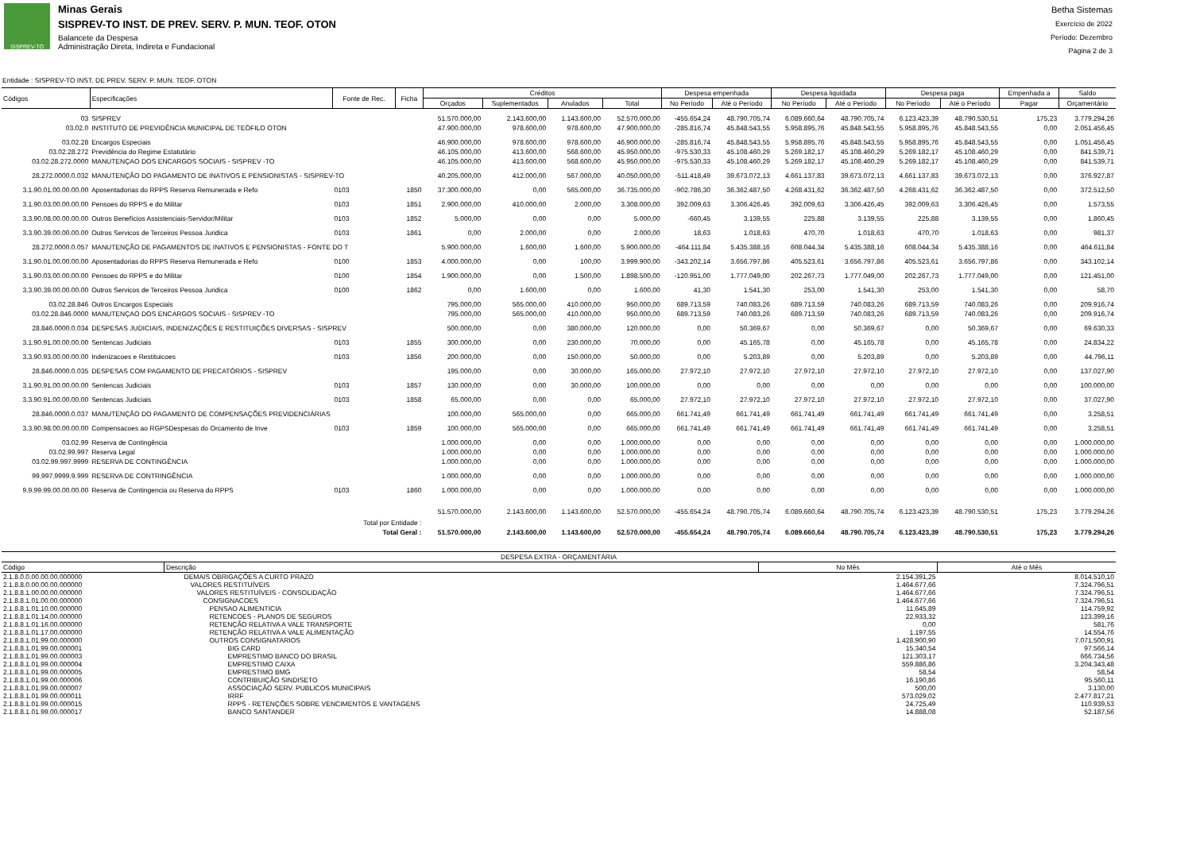SISPREV-TO
Minas Gerais
SISPREV-TO INST. DE PREV. SERV. P. MUN. TEOF. OTON
Balancete da Despesa
Administração Direta, Indireta e Fundacional
Betha Sistemas
Exercício de 2022
Período: Dezembro
Página 2 de 3
Entidade : SISPREV-TO INST. DE PREV. SERV. P. MUN. TEOF. OTON
| Códigos | Especificações | Fonte de Rec. | Ficha | Créditos | | | | Despesa empenhada | | Despesa liquidada | | Despesa paga | | Empenhada a | Saldo |
| --- | --- | --- | --- | --- | --- | --- | --- | --- | --- | --- | --- | --- | --- | --- | --- |
| | | | | Orçados | Suplementados | Anulados | Total | No Período | Até o Período | No Período | Até o Período | No Período | Até o Período | Pagar | Orçamentário |
| 03 | SISPREV | | | 51.570.000,00 | 2.143.600,00 | 1.143.600,00 | 52.570.000,00 | -455.654,24 | 48.790.705,74 | 6.089.660,64 | 48.790.705,74 | 6.123.423,39 | 48.790.530,51 | 175,23 | 3.779.294,26 |
| 03.02.0 | INSTITUTO DE PREVIDÊNCIA MUNICIPAL DE TEÓFILO OTON | | | 47.900.000,00 | 978.600,00 | 978.600,00 | 47.900.000,00 | -285.816,74 | 45.848.543,55 | 5.958.895,76 | 45.848.543,55 | 5.958.895,76 | 45.848.543,55 | 0,00 | 2.051.456,45 |
| 03.02.28 | Encargos Especiais | | | 46.900.000,00 | 978.600,00 | 978.600,00 | 46.900.000,00 | -285.816,74 | 45.848.543,55 | 5.958.895,76 | 45.848.543,55 | 5.958.895,76 | 45.848.543,55 | 0,00 | 1.051.456,45 |
| 03.02.28.272 | Previdência do Regime Estatutário | | | 46.105.000,00 | 413.600,00 | 568.600,00 | 45.950.000,00 | -975.530,33 | 45.108.460,29 | 5.269.182,17 | 45.108.460,29 | 5.269.182,17 | 45.108.460,29 | 0,00 | 841.539,71 |
| 03.02.28.272.0000 | MANUTENÇAO DOS ENCARGOS SOCIAIS - SISPREV -TO | | | 46.105.000,00 | 413.600,00 | 568.600,00 | 45.950.000,00 | -975.530,33 | 45.108.460,29 | 5.269.182,17 | 45.108.460,29 | 5.269.182,17 | 45.108.460,29 | 0,00 | 841.539,71 |
| 28.272.0000.0.032 | MANUTENÇÃO DO PAGAMENTO DE INATIVOS E PENSIONISTAS - SISPREV-TO | | | 40.205.000,00 | 412.000,00 | 567.000,00 | 40.050.000,00 | -511.418,49 | 39.673.072,13 | 4.661.137,83 | 39.673.072,13 | 4.661.137,83 | 39.673.072,13 | 0,00 | 376.927,87 |
| 3.1.90.01.00.00.00.00 | Aposentadorias do RPPS Reserva Remunerada e Refo | 0103 | 1850 | 37.300.000,00 | 0,00 | 565.000,00 | 36.735.000,00 | -902.786,30 | 36.362.487,50 | 4.268.431,62 | 36.362.487,50 | 4.268.431,62 | 36.362.487,50 | 0,00 | 372.512,50 |
| 3.1.90.03.00.00.00.00 | Pensoes do RPPS e do Militar | 0103 | 1851 | 2.900.000,00 | 410.000,00 | 2.000,00 | 3.308.000,00 | 392.009,63 | 3.306.426,45 | 392.009,63 | 3.306.426,45 | 392.009,63 | 3.306.426,45 | 0,00 | 1.573,55 |
| 3.3.90.08.00.00.00.00 | Outros Benefícios Assistenciais-Servidor/Militar | 0103 | 1852 | 5.000,00 | 0,00 | 0,00 | 5.000,00 | -660,45 | 3.139,55 | 225,88 | 3.139,55 | 225,88 | 3.139,55 | 0,00 | 1.860,45 |
| 3.3.90.39.00.00.00.00 | Outros Servicos de Terceiros Pessoa Juridica | 0103 | 1861 | 0,00 | 2.000,00 | 0,00 | 2.000,00 | 18,63 | 1.018,63 | 470,70 | 1.018,63 | 470,70 | 1.018,63 | 0,00 | 981,37 |
| 28.272.0000.0.057 | MANUTENÇÃO DE PAGAMENTOS DE INATIVOS E PENSIONISTAS - FONTE DO T | | | 5.900.000,00 | 1.600,00 | 1.600,00 | 5.900.000,00 | -464.111,84 | 5.435.388,16 | 608.044,34 | 5.435.388,16 | 608.044,34 | 5.435.388,16 | 0,00 | 464.611,84 |
| 3.1.90.01.00.00.00.00 | Aposentadorias do RPPS Reserva Remunerada e Refo | 0100 | 1853 | 4.000.000,00 | 0,00 | 100,00 | 3.999.900,00 | -343.202,14 | 3.656.797,86 | 405.523,61 | 3.656.797,86 | 405.523,61 | 3.656.797,86 | 0,00 | 343.102,14 |
| 3.1.90.03.00.00.00.00 | Pensoes do RPPS e do Militar | 0100 | 1854 | 1.900.000,00 | 0,00 | 1.500,00 | 1.898.500,00 | -120.951,00 | 1.777.049,00 | 202.267,73 | 1.777.049,00 | 202.267,73 | 1.777.049,00 | 0,00 | 121.451,00 |
| 3.3.90.39.00.00.00.00 | Outros Servicos de Terceiros Pessoa Juridica | 0100 | 1862 | 0,00 | 1.600,00 | 0,00 | 1.600,00 | 41,30 | 1.541,30 | 253,00 | 1.541,30 | 253,00 | 1.541,30 | 0,00 | 58,70 |
| 03.02.28.846 | Outros Encargos Especiais | | | 795.000,00 | 565.000,00 | 410.000,00 | 950.000,00 | 689.713,59 | 740.083,26 | 689.713,59 | 740.083,26 | 689.713,59 | 740.083,26 | 0,00 | 209.916,74 |
| 03.02.28.846.0000 | MANUTENÇAO DOS ENCARGOS SOCIAIS - SISPREV -TO | | | 795.000,00 | 565.000,00 | 410.000,00 | 950.000,00 | 689.713,59 | 740.083,26 | 689.713,59 | 740.083,26 | 689.713,59 | 740.083,26 | 0,00 | 209.916,74 |
| 28.846.0000.0.034 | DESPESAS JUDICIAIS, INDENIZAÇÕES E RESTITUIÇÕES DIVERSAS - SISPREV | | | 500.000,00 | 0,00 | 380.000,00 | 120.000,00 | 0,00 | 50.369,67 | 0,00 | 50.369,67 | 0,00 | 50.369,67 | 0,00 | 69.630,33 |
| 3.1.90.91.00.00.00.00 | Sentencas Judiciais | 0103 | 1855 | 300.000,00 | 0,00 | 230.000,00 | 70.000,00 | 0,00 | 45.165,78 | 0,00 | 45.165,78 | 0,00 | 45.165,78 | 0,00 | 24.834,22 |
| 3.3.90.93.00.00.00.00 | Indenizacoes e Restituicoes | 0103 | 1856 | 200.000,00 | 0,00 | 150.000,00 | 50.000,00 | 0,00 | 5.203,89 | 0,00 | 5.203,89 | 0,00 | 5.203,89 | 0,00 | 44.796,11 |
| 28.846.0000.0.035 | DESPESAS COM PAGAMENTO DE PRECATÓRIOS - SISPREV | | | 195.000,00 | 0,00 | 30.000,00 | 165.000,00 | 27.972,10 | 27.972,10 | 27.972,10 | 27.972,10 | 27.972,10 | 27.972,10 | 0,00 | 137.027,90 |
| 3.1.90.91.00.00.00.00 | Sentencas Judiciais | 0103 | 1857 | 130.000,00 | 0,00 | 30.000,00 | 100.000,00 | 0,00 | 0,00 | 0,00 | 0,00 | 0,00 | 0,00 | 0,00 | 100.000,00 |
| 3.3.90.91.00.00.00.00 | Sentencas Judiciais | 0103 | 1858 | 65.000,00 | 0,00 | 0,00 | 65.000,00 | 27.972,10 | 27.972,10 | 27.972,10 | 27.972,10 | 27.972,10 | 27.972,10 | 0,00 | 37.027,90 |
| 28.846.0000.0.037 | MANUTENÇÃO DO PAGAMENTO DE COMPENSAÇÕES PREVIDENCIÁRIAS | | | 100.000,00 | 565.000,00 | 0,00 | 665.000,00 | 661.741,49 | 661.741,49 | 661.741,49 | 661.741,49 | 661.741,49 | 661.741,49 | 0,00 | 3.258,51 |
| 3.3.90.98.00.00.00.00 | Compensacoes ao RGPSDespesas do Orcamento de Inve | 0103 | 1859 | 100.000,00 | 565.000,00 | 0,00 | 665.000,00 | 661.741,49 | 661.741,49 | 661.741,49 | 661.741,49 | 661.741,49 | 661.741,49 | 0,00 | 3.258,51 |
| 03.02.99 | Reserva de Contingência | | | 1.000.000,00 | 0,00 | 0,00 | 1.000.000,00 | 0,00 | 0,00 | 0,00 | 0,00 | 0,00 | 0,00 | 0,00 | 1.000.000,00 |
| 03.02.99.997 | Reserva Legal | | | 1.000.000,00 | 0,00 | 0,00 | 1.000.000,00 | 0,00 | 0,00 | 0,00 | 0,00 | 0,00 | 0,00 | 0,00 | 1.000.000,00 |
| 03.02.99.997.9999 | RESERVA DE CONTINGÊNCIA | | | 1.000.000,00 | 0,00 | 0,00 | 1.000.000,00 | 0,00 | 0,00 | 0,00 | 0,00 | 0,00 | 0,00 | 0,00 | 1.000.000,00 |
| 99.997.9999.9.999 | RESERVA DE CONTRINGÊNCIA | | | 1.000.000,00 | 0,00 | 0,00 | 1.000.000,00 | 0,00 | 0,00 | 0,00 | 0,00 | 0,00 | 0,00 | 0,00 | 1.000.000,00 |
| 9.9.99.99.00.00.00.00 | Reserva de Contingencia ou Reserva do RPPS | 0103 | 1860 | 1.000.000,00 | 0,00 | 0,00 | 1.000.000,00 | 0,00 | 0,00 | 0,00 | 0,00 | 0,00 | 0,00 | 0,00 | 1.000.000,00 |
| Total por Entidade : | | | | 51.570.000,00 | 2.143.600,00 | 1.143.600,00 | 52.570.000,00 | -455.654,24 | 48.790.705,74 | 6.089.660,64 | 48.790.705,74 | 6.123.423,39 | 48.790.530,51 | 175,23 | 3.779.294,26 |
| Total Geral : | | | | 51.570.000,00 | 2.143.600,00 | 1.143.600,00 | 52.570.000,00 | -455.654,24 | 48.790.705,74 | 6.089.660,64 | 48.790.705,74 | 6.123.423,39 | 48.790.530,51 | 175,23 | 3.779.294,26 |
| DESPESA EXTRA - ORÇAMENTÁRIA | | | |
| --- | --- | --- | --- |
| Código | Descrição | No Mês | Até o Mês |
| 2.1.8.0.0.00.00.00.000000 | DEMAIS OBRIGAÇÕES A CURTO PRAZO | 2.154.391,25 | 8.014.510,10 |
| 2.1.8.8.0.00.00.00.000000 | VALORES RESTITUÍVEIS | 1.464.677,66 | 7.324.796,51 |
| 2.1.8.8.1.00.00.00.000000 | VALORES RESTITUÍVEIS - CONSOLIDAÇÃO | 1.464.677,66 | 7.324.796,51 |
| 2.1.8.8.1.01.00.00.000000 | CONSIGNACOES | 1.464.677,66 | 7.324.796,51 |
| 2.1.8.8.1.01.10.00.000000 | PENSAO ALIMENTICIA | 11.645,89 | 114.759,92 |
| 2.1.8.8.1.01.14.00.000000 | RETENCOES - PLANOS DE SEGUROS | 22.933,32 | 123.399,16 |
| 2.1.8.8.1.01.16.00.000000 | RETENÇÃO RELATIVA A VALE TRANSPORTE | 0,00 | 581,76 |
| 2.1.8.8.1.01.17.00.000000 | RETENÇÃO RELATIVA A VALE ALIMENTAÇÃO | 1.197,55 | 14.554,76 |
| 2.1.8.8.1.01.99.00.000000 | OUTROS CONSIGNATARIOS | 1.428.900,90 | 7.071.500,91 |
| 2.1.8.8.1.01.99.00.000001 | BIG CARD | 15.340,54 | 97.566,14 |
| 2.1.8.8.1.01.99.00.000003 | EMPRESTIMO BANCO DO BRASIL | 121.303,17 | 666.734,56 |
| 2.1.8.8.1.01.99.00.000004 | EMPRESTIMO CAIXA | 559.886,86 | 3.204.343,48 |
| 2.1.8.8.1.01.99.00.000005 | EMPRESTIMO BMG | 58,54 | 58,54 |
| 2.1.8.8.1.01.99.00.000006 | CONTRIBUIÇÃO SINDISETO | 16.190,86 | 95.560,11 |
| 2.1.8.8.1.01.99.00.000007 | ASSOCIAÇÃO SERV. PUBLICOS MUNICIPAIS | 500,00 | 3.130,00 |
| 2.1.8.8.1.01.99.00.000011 | IRRF | 573.029,02 | 2.477.817,21 |
| 2.1.8.8.1.01.99.00.000015 | RPPS - RETENÇÕES SOBRE VENCIMENTOS E VANTAGENS | 24.725,49 | 110.939,53 |
| 2.1.8.8.1.01.99.00.000017 | BANCO SANTANDER | 14.888,08 | 52.187,56 |